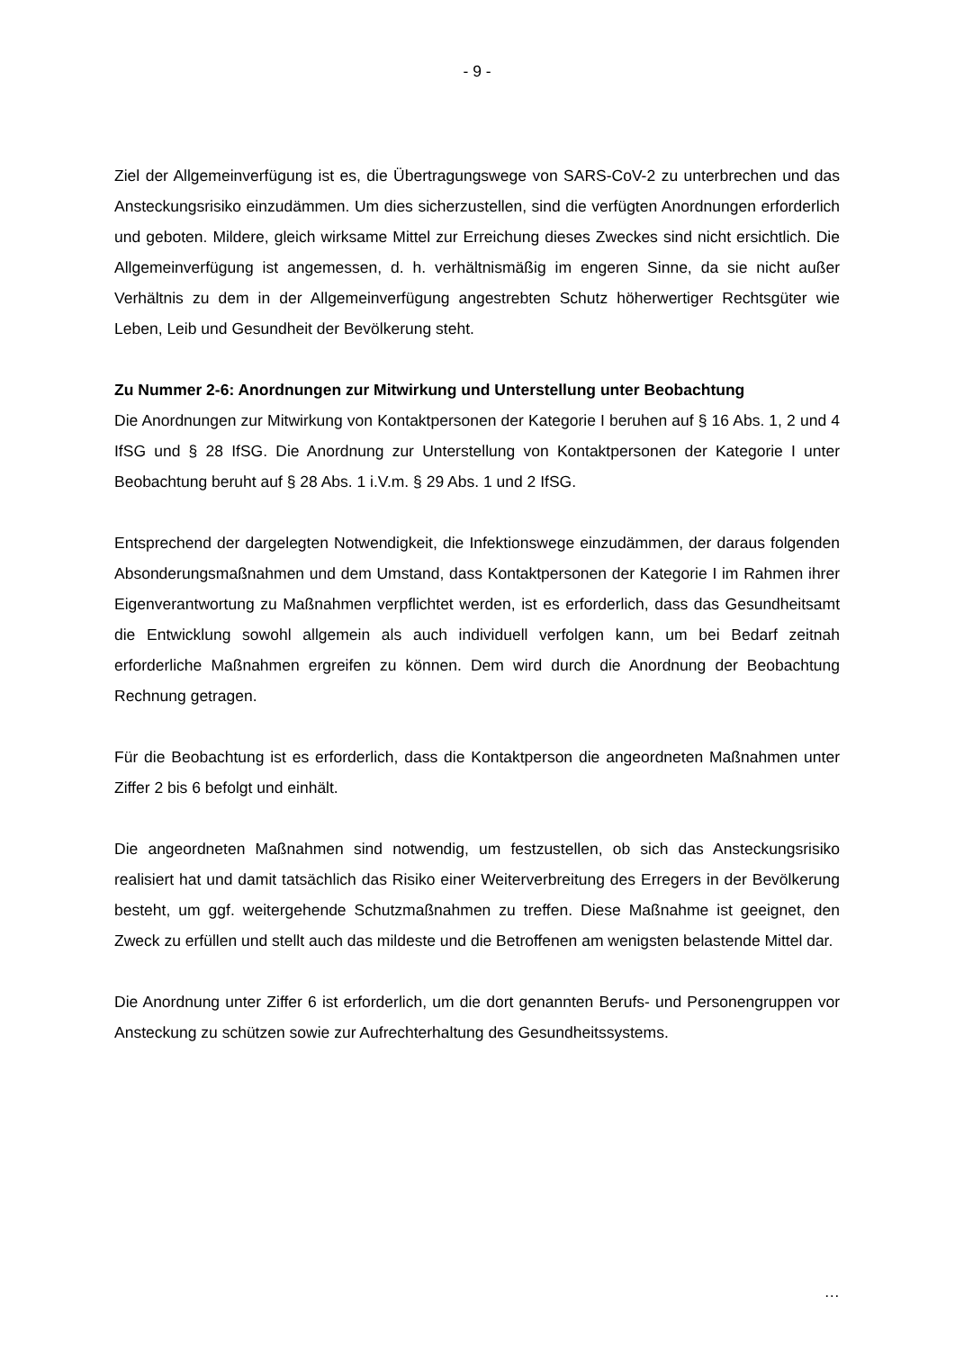- 9 -
Ziel der Allgemeinverfügung ist es, die Übertragungswege von SARS-CoV-2 zu unterbrechen und das Ansteckungsrisiko einzudämmen. Um dies sicherzustellen, sind die verfügten Anordnungen erforderlich und geboten. Mildere, gleich wirksame Mittel zur Erreichung dieses Zweckes sind nicht ersichtlich. Die Allgemeinverfügung ist angemessen, d. h. verhältnismäßig im engeren Sinne, da sie nicht außer Verhältnis zu dem in der Allgemeinverfügung angestrebten Schutz höherwertiger Rechtsgüter wie Leben, Leib und Gesundheit der Bevölkerung steht.
Zu Nummer 2-6: Anordnungen zur Mitwirkung und Unterstellung unter Beobachtung
Die Anordnungen zur Mitwirkung von Kontaktpersonen der Kategorie I beruhen auf § 16 Abs. 1, 2 und 4 IfSG und § 28 IfSG. Die Anordnung zur Unterstellung von Kontaktpersonen der Kategorie I unter Beobachtung beruht auf § 28 Abs. 1 i.V.m. § 29 Abs. 1 und 2 IfSG.
Entsprechend der dargelegten Notwendigkeit, die Infektionswege einzudämmen, der daraus folgenden Absonderungsmaßnahmen und dem Umstand, dass Kontaktpersonen der Kategorie I im Rahmen ihrer Eigenverantwortung zu Maßnahmen verpflichtet werden, ist es erforderlich, dass das Gesundheitsamt die Entwicklung sowohl allgemein als auch individuell verfolgen kann, um bei Bedarf zeitnah erforderliche Maßnahmen ergreifen zu können. Dem wird durch die Anordnung der Beobachtung Rechnung getragen.
Für die Beobachtung ist es erforderlich, dass die Kontaktperson die angeordneten Maßnahmen unter Ziffer 2 bis 6 befolgt und einhält.
Die angeordneten Maßnahmen sind notwendig, um festzustellen, ob sich das Ansteckungsrisiko realisiert hat und damit tatsächlich das Risiko einer Weiterverbreitung des Erregers in der Bevölkerung besteht, um ggf. weitergehende Schutzmaßnahmen zu treffen. Diese Maßnahme ist geeignet, den Zweck zu erfüllen und stellt auch das mildeste und die Betroffenen am wenigsten belastende Mittel dar.
Die Anordnung unter Ziffer 6 ist erforderlich, um die dort genannten Berufs- und Personengruppen vor Ansteckung zu schützen sowie zur Aufrechterhaltung des Gesundheitssystems.
…